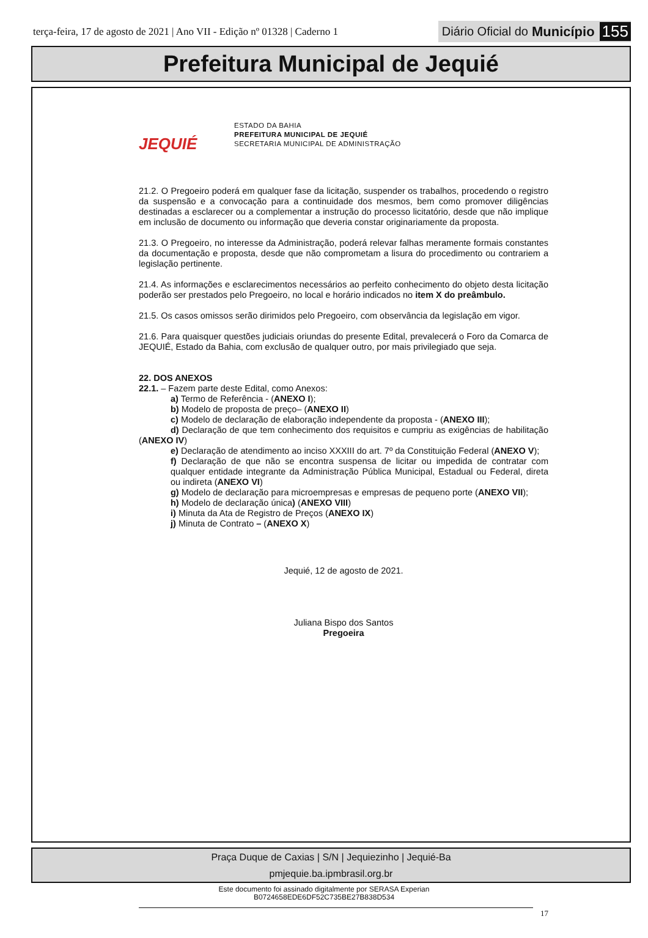terça-feira, 17 de agosto de 2021 | Ano VII - Edição nº 01328 | Caderno 1
Diário Oficial do Município 155
Prefeitura Municipal de Jequié
JEQUIÉ
ESTADO DA BAHIA
PREFEITURA MUNICIPAL DE JEQUIÉ
SECRETARIA MUNICIPAL DE ADMINISTRAÇÃO
21.2. O Pregoeiro poderá em qualquer fase da licitação, suspender os trabalhos, procedendo o registro da suspensão e a convocação para a continuidade dos mesmos, bem como promover diligências destinadas a esclarecer ou a complementar a instrução do processo licitatório, desde que não implique em inclusão de documento ou informação que deveria constar originariamente da proposta.
21.3. O Pregoeiro, no interesse da Administração, poderá relevar falhas meramente formais constantes da documentação e proposta, desde que não comprometam a lisura do procedimento ou contrariem a legislação pertinente.
21.4. As informações e esclarecimentos necessários ao perfeito conhecimento do objeto desta licitação poderão ser prestados pelo Pregoeiro, no local e horário indicados no item X do preâmbulo.
21.5. Os casos omissos serão dirimidos pelo Pregoeiro, com observância da legislação em vigor.
21.6. Para quaisquer questões judiciais oriundas do presente Edital, prevalecerá o Foro da Comarca de JEQUIÉ, Estado da Bahia, com exclusão de qualquer outro, por mais privilegiado que seja.
22. DOS ANEXOS
22.1. – Fazem parte deste Edital, como Anexos:
a) Termo de Referência - (ANEXO I);
b) Modelo de proposta de preço– (ANEXO II)
c) Modelo de declaração de elaboração independente da proposta - (ANEXO III);
d) Declaração de que tem conhecimento dos requisitos e cumpriu as exigências de habilitação (ANEXO IV)
e) Declaração de atendimento ao inciso XXXIII do art. 7º da Constituição Federal (ANEXO V);
f) Declaração de que não se encontra suspensa de licitar ou impedida de contratar com qualquer entidade integrante da Administração Pública Municipal, Estadual ou Federal, direta ou indireta (ANEXO VI)
g) Modelo de declaração para microempresas e empresas de pequeno porte (ANEXO VII);
h) Modelo de declaração única) (ANEXO VIII)
i) Minuta da Ata de Registro de Preços (ANEXO IX)
j) Minuta de Contrato – (ANEXO X)
Jequié, 12 de agosto de 2021.
Juliana Bispo dos Santos
Pregoeira
17
Praça Duque de Caxias | S/N | Jequiezinho | Jequié-Ba
pmjequie.ba.ipmbrasil.org.br
Este documento foi assinado digitalmente por SERASA Experian
B0724658EDE6DF52C735BE27B838D534